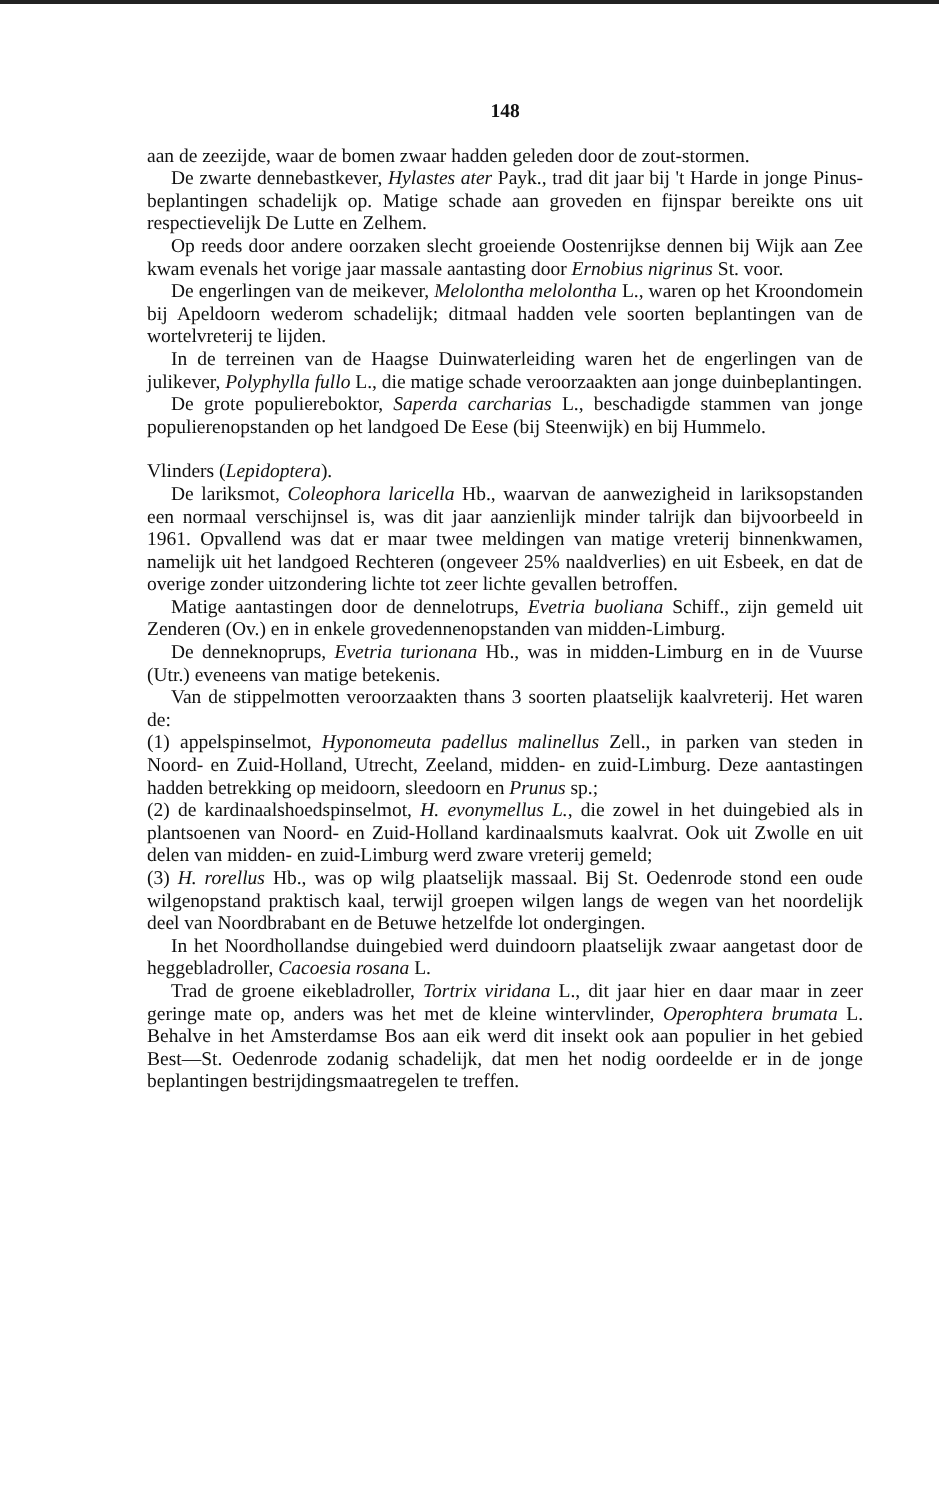148
aan de zeezijde, waar de bomen zwaar hadden geleden door de zout-stormen.
De zwarte dennebastkever, Hylastes ater Payk., trad dit jaar bij 't Harde in jonge Pinus-beplantingen schadelijk op. Matige schade aan groveden en fijnspar bereikte ons uit respectievelijk De Lutte en Zelhem.
Op reeds door andere oorzaken slecht groeiende Oostenrijkse dennen bij Wijk aan Zee kwam evenals het vorige jaar massale aantasting door Ernobius nigrinus St. voor.
De engerlingen van de meikever, Melolontha melolontha L., waren op het Kroondomein bij Apeldoorn wederom schadelijk; ditmaal hadden vele soorten beplantingen van de wortelvreterij te lijden.
In de terreinen van de Haagse Duinwaterleiding waren het de engerlingen van de julikever, Polyphylla fullo L., die matige schade veroorzaakten aan jonge duinbeplantingen.
De grote populiereboktor, Saperda carcharias L., beschadigde stammen van jonge populierenopstanden op het landgoed De Eese (bij Steenwijk) en bij Hummelo.
Vlinders (Lepidoptera).
De lariksmot, Coleophora laricella Hb., waarvan de aanwezigheid in lariksopstanden een normaal verschijnsel is, was dit jaar aanzienlijk minder talrijk dan bijvoorbeeld in 1961. Opvallend was dat er maar twee meldingen van matige vreterij binnenkwamen, namelijk uit het landgoed Rechteren (ongeveer 25% naaldverlies) en uit Esbeek, en dat de overige zonder uitzondering lichte tot zeer lichte gevallen betroffen.
Matige aantastingen door de dennelotrups, Evetria buoliana Schiff., zijn gemeld uit Zenderen (Ov.) en in enkele grovedennenopstanden van midden-Limburg.
De denneknoprups, Evetria turionana Hb., was in midden-Limburg en in de Vuurse (Utr.) eveneens van matige betekenis.
Van de stippelmotten veroorzaakten thans 3 soorten plaatselijk kaalvreterij. Het waren de:
(1) appelspinselmot, Hyponomeuta padellus malinellus Zell., in parken van steden in Noord- en Zuid-Holland, Utrecht, Zeeland, midden- en zuid-Limburg. Deze aantastingen hadden betrekking op meidoorn, sleedoorn en Prunus sp.;
(2) de kardinaalshoedspinselmot, H. evonymellus L., die zowel in het duingebied als in plantsoenen van Noord- en Zuid-Holland kardinaalsmuts kaalvrat. Ook uit Zwolle en uit delen van midden- en zuid-Limburg werd zware vreterij gemeld;
(3) H. rorellus Hb., was op wilg plaatselijk massaal. Bij St. Oedenrode stond een oude wilgenopstand praktisch kaal, terwijl groepen wilgen langs de wegen van het noordelijk deel van Noordbrabant en de Betuwe hetzelfde lot ondergingen.
In het Noordhollandse duingebied werd duindoorn plaatselijk zwaar aangetast door de heggebladroller, Cacoesia rosana L.
Trad de groene eikebladroller, Tortrix viridana L., dit jaar hier en daar maar in zeer geringe mate op, anders was het met de kleine wintervlinder, Operophtera brumata L. Behalve in het Amsterdamse Bos aan eik werd dit insekt ook aan populier in het gebied Best—St. Oedenrode zodanig schadelijk, dat men het nodig oordeelde er in de jonge beplantingen bestrijdingsmaatregelen te treffen.